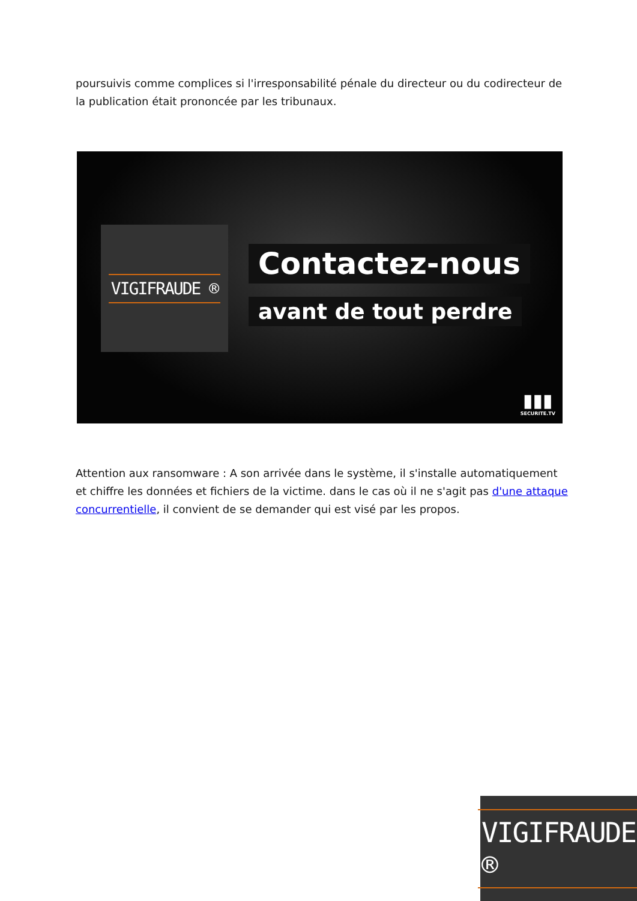poursuivis comme complices si l'irresponsabilité pénale du directeur ou du codirecteur de la publication était prononcée par les tribunaux.
VIGIFRAUDE ®
Contactez-nous
avant de tout perdre
▮▮▮
SECURITE.TV
Attention aux ransomware : A son arrivée dans le système, il s'installe automatiquement et chiffre les données et fichiers de la victime. dans le cas où il ne s'agit pas d'une attaque concurrentielle, il convient de se demander qui est visé par les propos.
VIGIFRAUDE ®